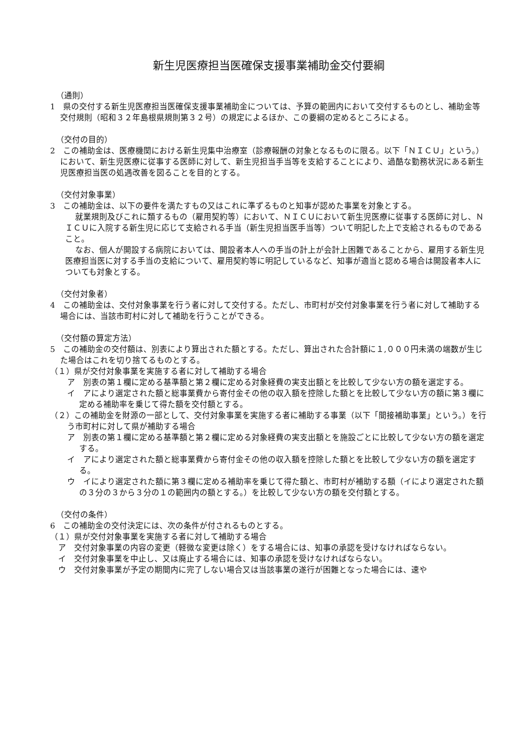新生児医療担当医確保支援事業補助金交付要綱
（通則）
1　県の交付する新生児医療担当医確保支援事業補助金については、予算の範囲内において交付するものとし、補助金等交付規則（昭和３２年島根県規則第３２号）の規定によるほか、この要綱の定めるところによる。
（交付の目的）
2　この補助金は、医療機関における新生児集中治療室（診療報酬の対象となるものに限る。以下「ＮＩＣＵ」という。）において、新生児医療に従事する医師に対して、新生児担当手当等を支給することにより、過酷な勤務状況にある新生児医療担当医の処遇改善を図ることを目的とする。
（交付対象事業）
3　この補助金は、以下の要件を満たすもの又はこれに準ずるものと知事が認めた事業を対象とする。
就業規則及びこれに類するもの（雇用契約等）において、ＮＩＣＵにおいて新生児医療に従事する医師に対し、ＮＩＣＵに入院する新生児に応じて支給される手当（新生児担当医手当等）ついて明記した上で支給されるものであること。
なお、個人が開設する病院においては、開設者本人への手当の計上が会計上困難であることから、雇用する新生児医療担当医に対する手当の支給について、雇用契約等に明記しているなど、知事が適当と認める場合は開設者本人についても対象とする。
（交付対象者）
4　この補助金は、交付対象事業を行う者に対して交付する。ただし、市町村が交付対象事業を行う者に対して補助する場合には、当該市町村に対して補助を行うことができる。
（交付額の算定方法）
5　この補助金の交付額は、別表により算出された額とする。ただし、算出された合計額に１,０００円未満の端数が生じた場合はこれを切り捨てるものとする。
（１）県が交付対象事業を実施する者に対して補助する場合
ア　別表の第１欄に定める基準額と第２欄に定める対象経費の実支出額とを比較して少ない方の額を選定する。
イ　アにより選定された額と総事業費から寄付金その他の収入額を控除した額とを比較して少ない方の額に第３欄に定める補助率を乗じて得た額を交付額とする。
（２）この補助金を財源の一部として、交付対象事業を実施する者に補助する事業（以下「間接補助事業」という。）を行う市町村に対して県が補助する場合
ア　別表の第１欄に定める基準額と第２欄に定める対象経費の実支出額とを施設ごとに比較して少ない方の額を選定する。
イ　アにより選定された額と総事業費から寄付金その他の収入額を控除した額とを比較して少ない方の額を選定する。
ウ　イにより選定された額に第３欄に定める補助率を乗じて得た額と、市町村が補助する額（イにより選定された額の３分の３から３分の１の範囲内の額とする。）を比較して少ない方の額を交付額とする。
（交付の条件）
6　この補助金の交付決定には、次の条件が付されるものとする。
（１）県が交付対象事業を実施する者に対して補助する場合
ア　交付対象事業の内容の変更（軽微な変更は除く）をする場合には、知事の承認を受けなければならない。
イ　交付対象事業を中止し、又は廃止する場合には、知事の承認を受けなければならない。
ウ　交付対象事業が予定の期間内に完了しない場合又は当該事業の遂行が困難となった場合には、速や